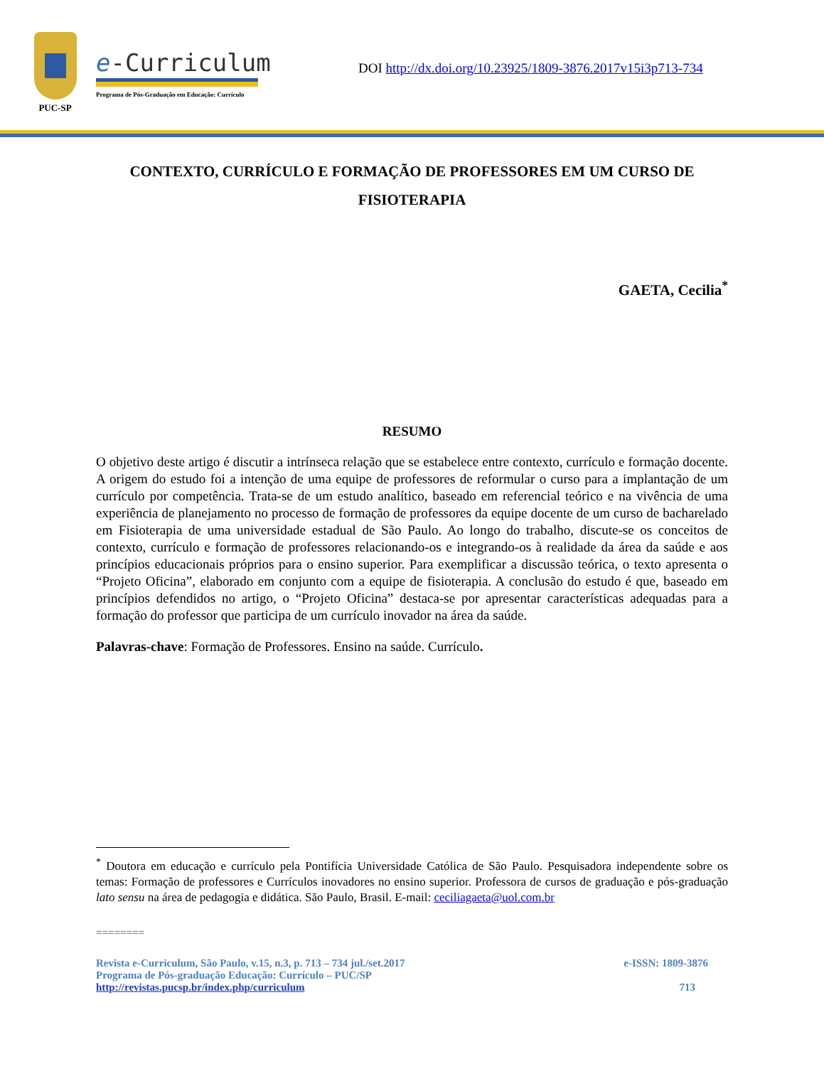PUC-SP
e-Curriculum
Programa de Pós-Graduação em Educação: Currículo
DOI http://dx.doi.org/10.23925/1809-3876.2017v15i3p713-734
CONTEXTO, CURRÍCULO E FORMAÇÃO DE PROFESSORES EM UM CURSO DE FISIOTERAPIA
GAETA, Cecilia<sup>*</sup>
RESUMO
O objetivo deste artigo é discutir a intrínseca relação que se estabelece entre contexto, currículo e formação docente. A origem do estudo foi a intenção de uma equipe de professores de reformular o curso para a implantação de um currículo por competência. Trata-se de um estudo analítico, baseado em referencial teórico e na vivência de uma experiência de planejamento no processo de formação de professores da equipe docente de um curso de bacharelado em Fisioterapia de uma universidade estadual de São Paulo. Ao longo do trabalho, discute-se os conceitos de contexto, currículo e formação de professores relacionando-os e integrando-os à realidade da área da saúde e aos princípios educacionais próprios para o ensino superior. Para exemplificar a discussão teórica, o texto apresenta o “Projeto Oficina”, elaborado em conjunto com a equipe de fisioterapia. A conclusão do estudo é que, baseado em princípios defendidos no artigo, o “Projeto Oficina” destaca-se por apresentar características adequadas para a formação do professor que participa de um currículo inovador na área da saúde.
Palavras-chave: Formação de Professores. Ensino na saúde. Currículo.
<sup>*</sup> Doutora em educação e currículo pela Pontifícia Universidade Católica de São Paulo. Pesquisadora independente sobre os temas: Formação de professores e Currículos inovadores no ensino superior. Professora de cursos de graduação e pós-graduação lato sensu na área de pedagogia e didática. São Paulo, Brasil. E-mail: ceciliagaeta@uol.com.br
========
Revista e-Curriculum, São Paulo, v.15, n.3, p. 713 – 734 jul./set.2017 e-ISSN: 1809-3876
Programa de Pós-graduação Educação: Currículo – PUC/SP
http://revistas.pucsp.br/index.php/curriculum 713